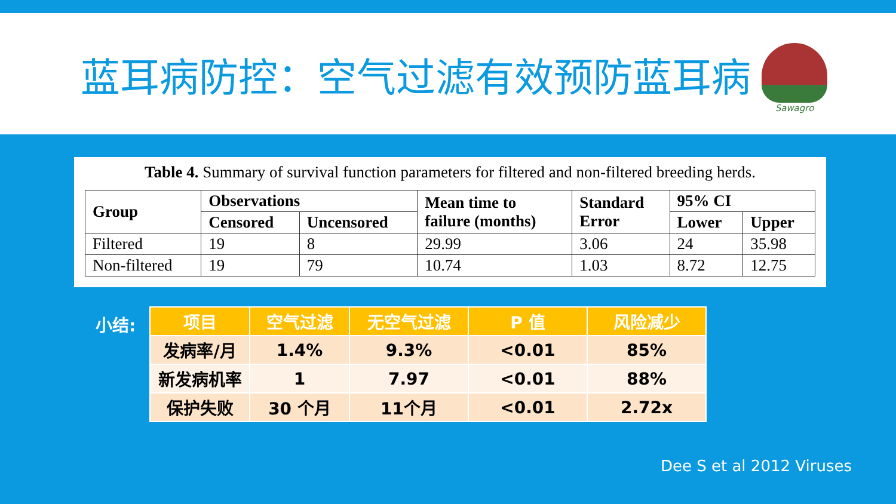蓝耳病防控：空气过滤有效预防蓝耳病
Sawagro
Table 4. Summary of survival function parameters for filtered and non-filtered breeding herds.
| Group | Observations | | Mean time to failure (months) | Standard Error | 95% CI | |
| --- | --- | --- | --- | --- | --- | --- |
| | Censored | Uncensored | | | Lower | Upper |
| Filtered | 19 | 8 | 29.99 | 3.06 | 24 | 35.98 |
| Non-filtered | 19 | 79 | 10.74 | 1.03 | 8.72 | 12.75 |
小结:
| 项目 | 空气过滤 | 无空气过滤 | P 值 | 风险减少 |
| --- | --- | --- | --- | --- |
| 发病率/月 | 1.4% | 9.3% | <0.01 | 85% |
| 新发病机率 | 1 | 7.97 | <0.01 | 88% |
| 保护失败 | 30 个月 | 11个月 | <0.01 | 2.72x |
Dee S et al 2012 Viruses